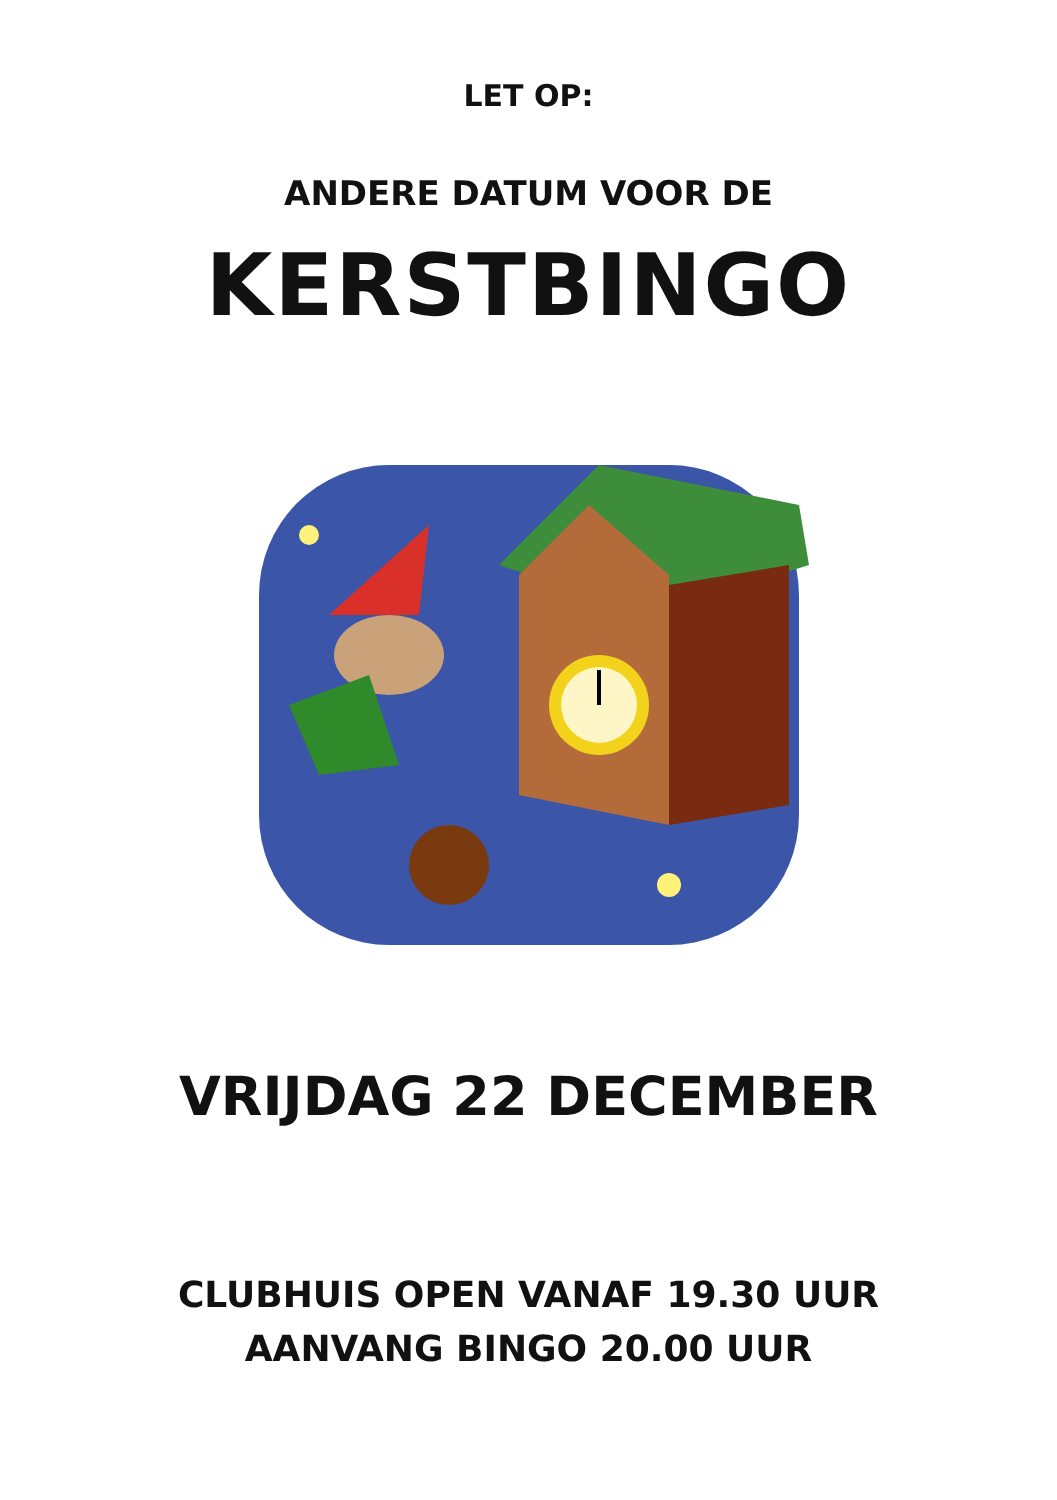LET OP:
ANDERE DATUM VOOR DE
KERSTBINGO
VRIJDAG 22 DECEMBER
CLUBHUIS OPEN VANAF 19.30 UUR
AANVANG BINGO 20.00 UUR